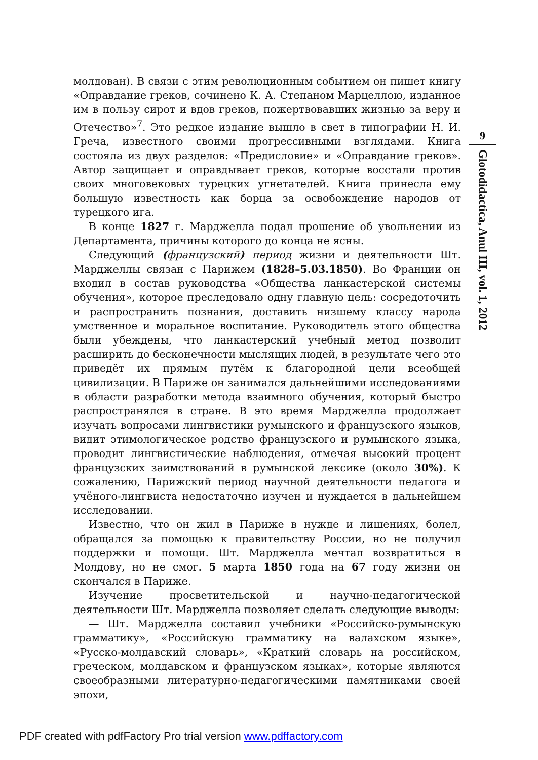молдован). В связи с этим революционным событием он пишет книгу «Оправдание греков, сочинено К. А. Степаном Марцеллою, изданное им в пользу сирот и вдов греков, пожертвовавших жизнью за веру и Отечество»<sup>7</sup>. Это редкое издание вышло в свет в типографии Н. И. Греча, известного своими прогрессивными взглядами. Книга состояла из двух разделов: «Предисловие» и «Оправдание греков». Автор защищает и оправдывает греков, которые восстали против своих многовековых турецких угнетателей. Книга принесла ему большую известность как борца за освобождение народов от турецкого ига.
В конце 1827 г. Марджелла подал прошение об увольнении из Департамента, причины которого до конца не ясны.
Следующий (французский) период жизни и деятельности Шт. Марджеллы связан с Парижем (1828–5.03.1850). Во Франции он входил в состав руководства «Общества ланкастерской системы обучения», которое преследовало одну главную цель: сосредоточить и распространить познания, доставить низшему классу народа умственное и моральное воспитание. Руководитель этого общества были убеждены, что ланкастерский учебный метод позволит расширить до бесконечности мыслящих людей, в результате чего это приведёт их прямым путём к благородной цели всеобщей цивилизации. В Париже он занимался дальнейшими исследованиями в области разработки метода взаимного обучения, который быстро распространялся в стране. В это время Марджелла продолжает изучать вопросами лингвистики румынского и французского языков, видит этимологическое родство французского и румынского языка, проводит лингвистические наблюдения, отмечая высокий процент французских заимствований в румынской лексике (около 30%). К сожалению, Парижский период научной деятельности педагога и учёного-лингвиста недостаточно изучен и нуждается в дальнейшем исследовании.
Известно, что он жил в Париже в нужде и лишениях, болел, обращался за помощью к правительству России, но не получил поддержки и помощи. Шт. Марджелла мечтал возвратиться в Молдову, но не смог. 5 марта 1850 года на 67 году жизни он скончался в Париже.
Изучение просветительской и научно-педагогической деятельности Шт. Марджелла позволяет сделать следующие выводы:
— Шт. Марджелла составил учебники «Российско-румынскую грамматику», «Российскую грамматику на валахском языке», «Русско-молдавский словарь», «Краткий словарь на российском, греческом, молдавском и французском языках», которые являются своеобразными литературно-педагогическими памятниками своей эпохи,
9
Glotodidactica, Anul III, vol. 1, 2012
PDF created with pdfFactory Pro trial version www.pdffactory.com